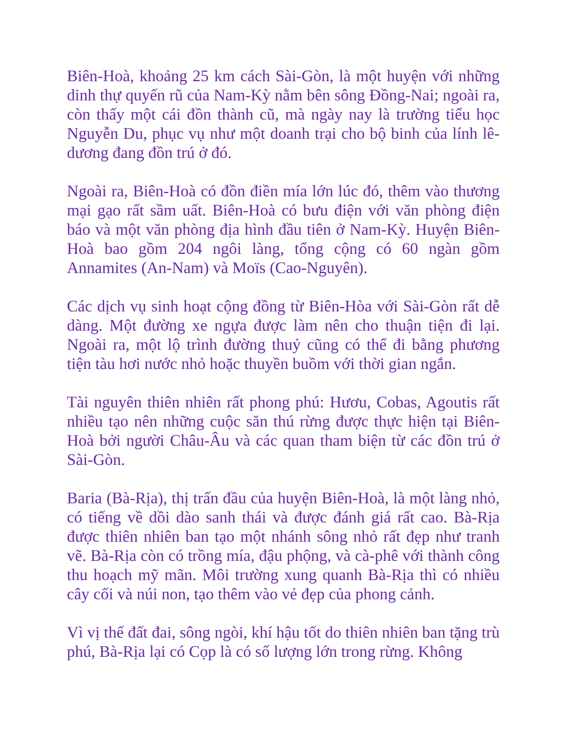Biên-Hoà, khoảng 25 km cách Sài-Gòn, là một huyện với những dinh thự quyến rũ của Nam-Kỳ nằm bên sông Đồng-Nai; ngoài ra, còn thấy một cái đồn thành cũ, mà ngày nay là trường tiểu học Nguyễn Du, phục vụ như một doanh trại cho bộ binh của lính lê-dương đang đồn trú ở đó.
Ngoài ra, Biên-Hoà có đồn điền mía lớn lúc đó, thêm vào thương mại gạo rất sầm uất. Biên-Hoà có bưu điện với văn phòng điện báo và một văn phòng địa hình đầu tiên ở Nam-Kỳ. Huyện Biên-Hoà bao gồm 204 ngôi làng, tổng cộng có 60 ngàn gồm Annamites (An-Nam) và Moïs (Cao-Nguyên).
Các dịch vụ sinh hoạt cộng đồng từ Biên-Hòa với Sài-Gòn rất dễ dàng. Một đường xe ngựa được làm nên cho thuận tiện đi lại. Ngoài ra, một lộ trình đường thuỷ cũng có thể đi bằng phương tiện tàu hơi nước nhỏ hoặc thuyền buồm với thời gian ngắn.
Tài nguyên thiên nhiên rất phong phú: Hươu, Cobas, Agoutis rất nhiều tạo nên những cuộc săn thú rừng được thực hiện tại Biên-Hoà bởi người Châu-Âu và các quan tham biện từ các đồn trú ở Sài-Gòn.
Baria (Bà-Rịa), thị trấn đầu của huyện Biên-Hoà, là một làng nhỏ, có tiếng về dồi dào sanh thái và được đánh giá rất cao. Bà-Rịa được thiên nhiên ban tạo một nhánh sông nhỏ rất đẹp như tranh vẽ. Bà-Rịa còn có trồng mía, đậu phộng, và cà-phê với thành công thu hoạch mỹ mãn. Môi trường xung quanh Bà-Rịa thì có nhiều cây cối và núi non, tạo thêm vào vẻ đẹp của phong cảnh.
Vì vị thế đất đai, sông ngòi, khí hậu tốt do thiên nhiên ban tặng trù phú, Bà-Rịa lại có Cọp là có số lượng lớn trong rừng. Không